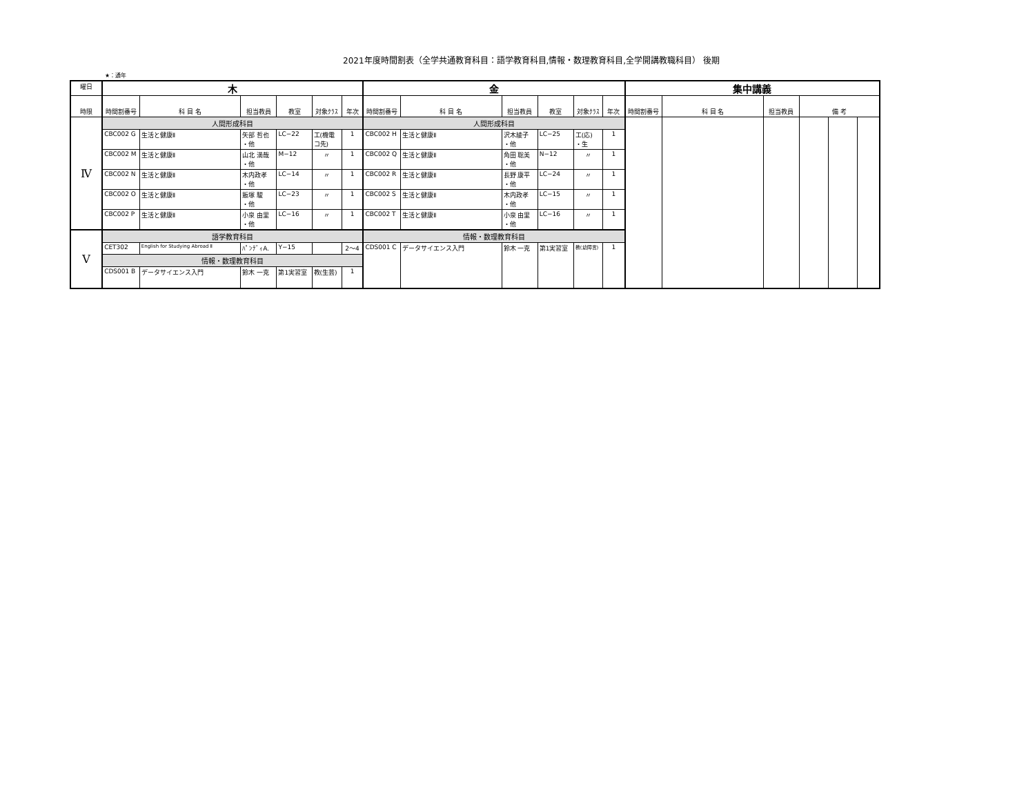2021年度時間割表（全学共通教育科目：語学教育科目,情報・数理教育科目,全学開講教職科目） 後期
★：通年
| 曜日 | 木 | | | | | | 金 | | | | | | 集中講義 | | | | | |
| --- | --- | --- | --- | --- | --- | --- | --- | --- | --- | --- | --- | --- | --- | --- | --- | --- | --- | --- |
| 時限 | 時間割番号 | 科 目 名 | 担当教員 | 教室 | 対象ｸﾗｽ | 年次 | 時間割番号 | 科 目 名 | 担当教員 | 教室 | 対象ｸﾗｽ | 年次 | 時間割番号 | 科 目 名 | 担当教員 | 備 考 | | |
| Ⅳ | 人間形成科目 | | | | | | 人間形成科目 | | | | | | | | | | | |
| | CBC002 G | 生活と健康Ⅱ | 矢部 哲也 ・他 | LC−22 | 工(機電 コ先) | 1 | CBC002 H | 生活と健康Ⅱ | 沢木綾子 ・他 | LC−25 | 工(応) ・生 | 1 | | | | | | |
| | CBC002 M | 生活と健康Ⅱ | 山北 満哉 ・他 | M−12 | 〃 | 1 | CBC002 Q | 生活と健康Ⅱ | 角田 聡美 ・他 | N−12 | 〃 | 1 | | | | | | |
| | CBC002 N | 生活と健康Ⅱ | 木内政孝 ・他 | LC−14 | 〃 | 1 | CBC002 R | 生活と健康Ⅱ | 長野 康平 ・他 | LC−24 | 〃 | 1 | | | | | | |
| | CBC002 O | 生活と健康Ⅱ | 飯塚 駿 ・他 | LC−23 | 〃 | 1 | CBC002 S | 生活と健康Ⅱ | 木内政孝 ・他 | LC−15 | 〃 | 1 | | | | | | |
| | CBC002 P | 生活と健康Ⅱ | 小泉 由里 ・他 | LC−16 | 〃 | 1 | CBC002 T | 生活と健康Ⅱ | 小泉 由里 ・他 | LC−16 | 〃 | 1 | | | | | | |
| Ⅴ | 語学教育科目 | | | | | | 情報・数理教育科目 | | | | | | | | | | | |
| | CET302 | English for Studying Abroad Ⅱ | ﾊﾟﾝﾃﾞｨA. | Y−15 | | 2〜4 | CDS001 C | データサイエンス入門 | 鈴木 一克 | 第1実習室 | 教(幼障言) | 1 | | | | | | |
| | 情報・数理教育科目 | | | | | | | | | | | | | | | | | |
| | CDS001 B | データサイエンス入門 | 鈴木 一克 | 第1実習室 | 教(生芸) | 1 | | | | | | | | | | | | |